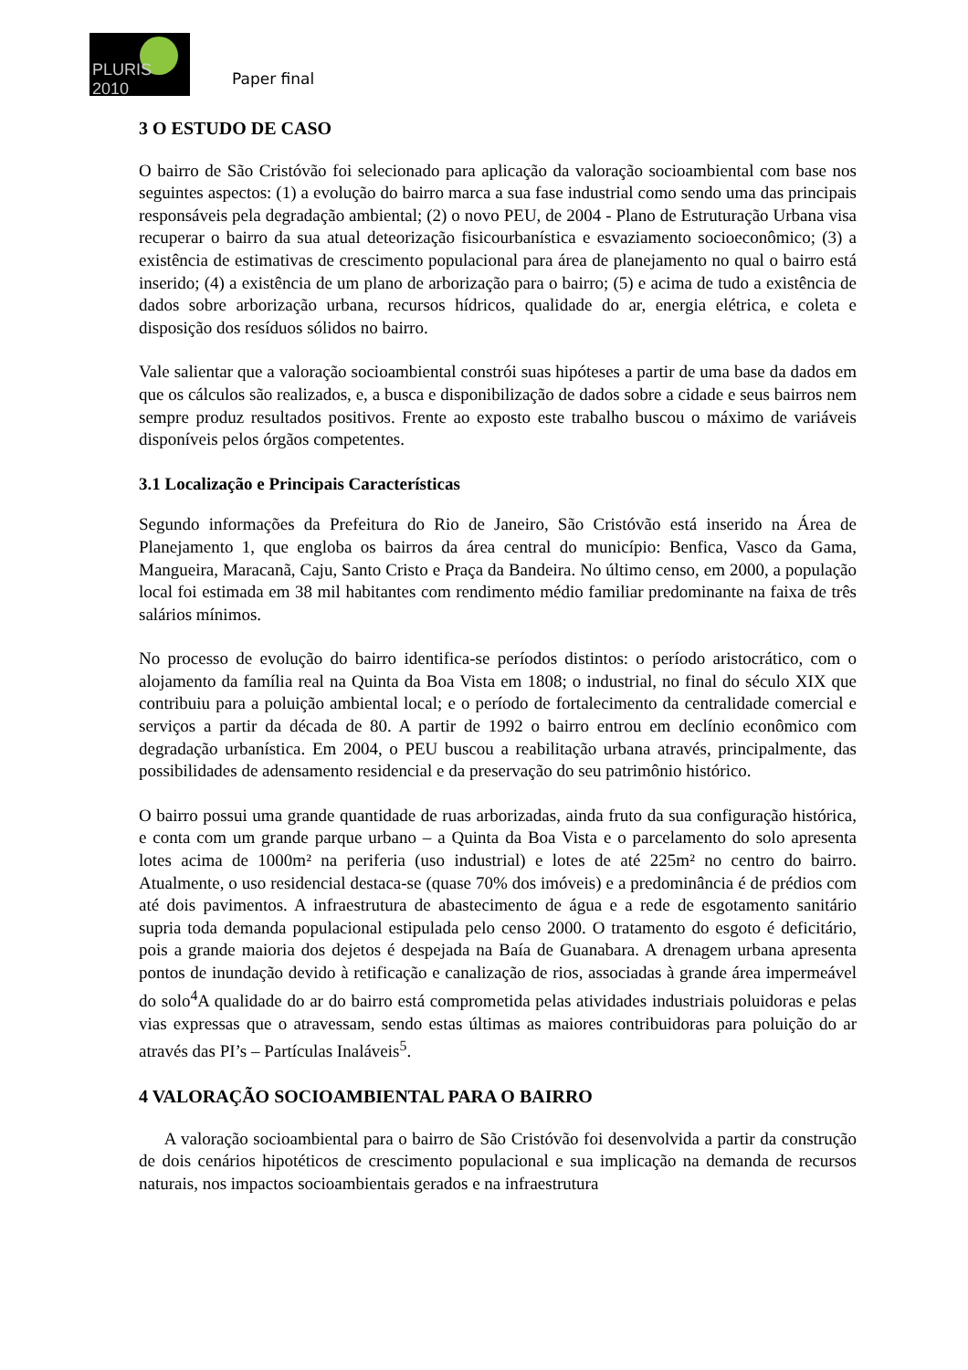PLURIS 2010
Paper final
3 O ESTUDO DE CASO
O bairro de São Cristóvão foi selecionado para aplicação da valoração socioambiental com base nos seguintes aspectos: (1) a evolução do bairro marca a sua fase industrial como sendo uma das principais responsáveis pela degradação ambiental; (2) o novo PEU, de 2004 - Plano de Estruturação Urbana visa recuperar o bairro da sua atual deteorização fisicourbanística e esvaziamento socioeconômico; (3) a existência de estimativas de crescimento populacional para área de planejamento no qual o bairro está inserido; (4) a existência de um plano de arborização para o bairro; (5) e acima de tudo a existência de dados sobre arborização urbana, recursos hídricos, qualidade do ar, energia elétrica, e coleta e disposição dos resíduos sólidos no bairro.
Vale salientar que a valoração socioambiental constrói suas hipóteses a partir de uma base da dados em que os cálculos são realizados, e, a busca e disponibilização de dados sobre a cidade e seus bairros nem sempre produz resultados positivos. Frente ao exposto este trabalho buscou o máximo de variáveis disponíveis pelos órgãos competentes.
3.1 Localização e Principais Características
Segundo informações da Prefeitura do Rio de Janeiro, São Cristóvão está inserido na Área de Planejamento 1, que engloba os bairros da área central do município: Benfica, Vasco da Gama, Mangueira, Maracanã, Caju, Santo Cristo e Praça da Bandeira. No último censo, em 2000, a população local foi estimada em 38 mil habitantes com rendimento médio familiar predominante na faixa de três salários mínimos.
No processo de evolução do bairro identifica-se períodos distintos: o período aristocrático, com o alojamento da família real na Quinta da Boa Vista em 1808; o industrial, no final do século XIX que contribuiu para a poluição ambiental local; e o período de fortalecimento da centralidade comercial e serviços a partir da década de 80. A partir de 1992 o bairro entrou em declínio econômico com degradação urbanística. Em 2004, o PEU buscou a reabilitação urbana através, principalmente, das possibilidades de adensamento residencial e da preservação do seu patrimônio histórico.
O bairro possui uma grande quantidade de ruas arborizadas, ainda fruto da sua configuração histórica, e conta com um grande parque urbano – a Quinta da Boa Vista e o parcelamento do solo apresenta lotes acima de 1000m² na periferia (uso industrial) e lotes de até 225m² no centro do bairro. Atualmente, o uso residencial destaca-se (quase 70% dos imóveis) e a predominância é de prédios com até dois pavimentos. A infraestrutura de abastecimento de água e a rede de esgotamento sanitário supria toda demanda populacional estipulada pelo censo 2000. O tratamento do esgoto é deficitário, pois a grande maioria dos dejetos é despejada na Baía de Guanabara. A drenagem urbana apresenta pontos de inundação devido à retificação e canalização de rios, associadas à grande área impermeável do solo<sup>4</sup>A qualidade do ar do bairro está comprometida pelas atividades industriais poluidoras e pelas vias expressas que o atravessam, sendo estas últimas as maiores contribuidoras para poluição do ar através das PI’s – Partículas Inaláveis<sup>5</sup>.
4 VALORAÇÃO SOCIOAMBIENTAL PARA O BAIRRO
A valoração socioambiental para o bairro de São Cristóvão foi desenvolvida a partir da construção de dois cenários hipotéticos de crescimento populacional e sua implicação na demanda de recursos naturais, nos impactos socioambientais gerados e na infraestrutura